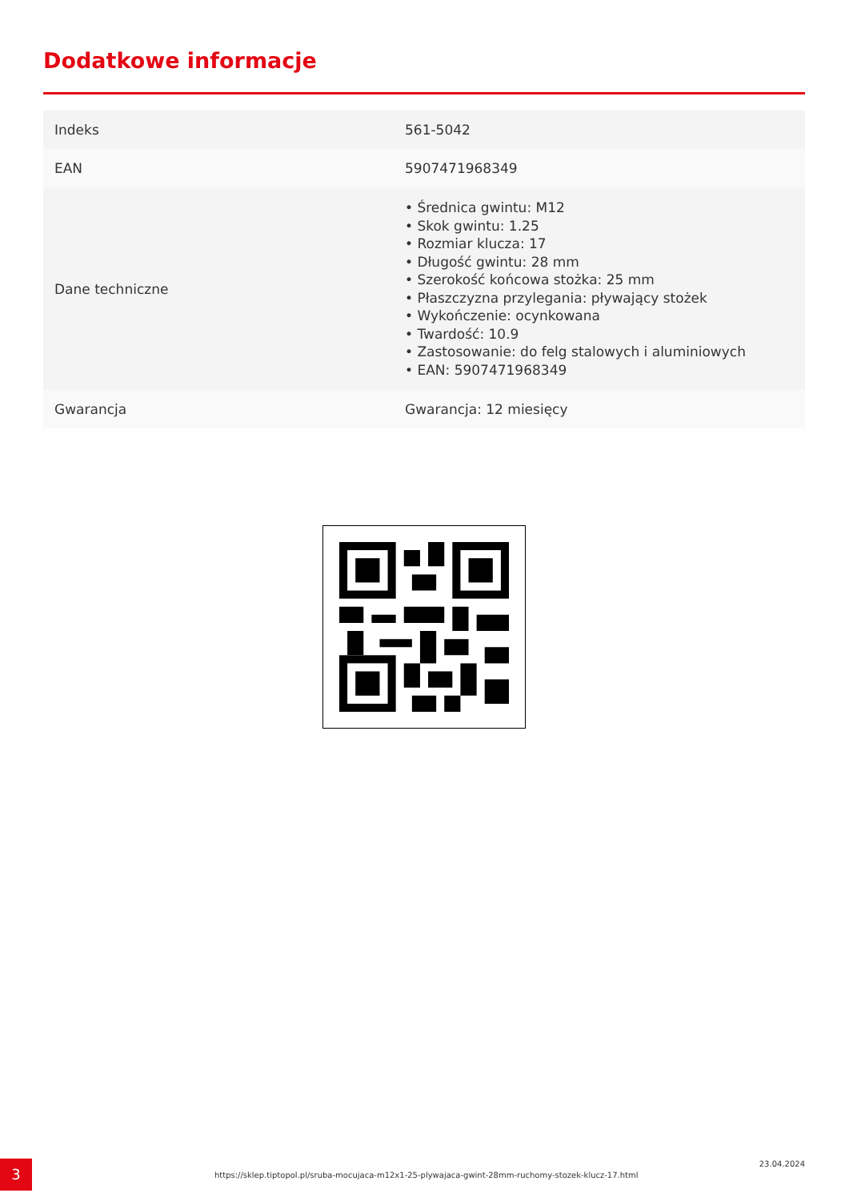Dodatkowe informacje
| Indeks | 561-5042 |
| EAN | 5907471968349 |
| Dane techniczne | • Średnica gwintu: M12 • Skok gwintu: 1.25 • Rozmiar klucza: 17 • Długość gwintu: 28 mm • Szerokość końcowa stożka: 25 mm • Płaszczyzna przylegania: pływający stożek • Wykończenie: ocynkowana • Twardość: 10.9 • Zastosowanie: do felg stalowych i aluminiowych • EAN: 5907471968349 |
| Gwarancja | Gwarancja: 12 miesięcy |
3
https://sklep.tiptopol.pl/sruba-mocujaca-m12x1-25-plywajaca-gwint-28mm-ruchomy-stozek-klucz-17.html
23.04.2024